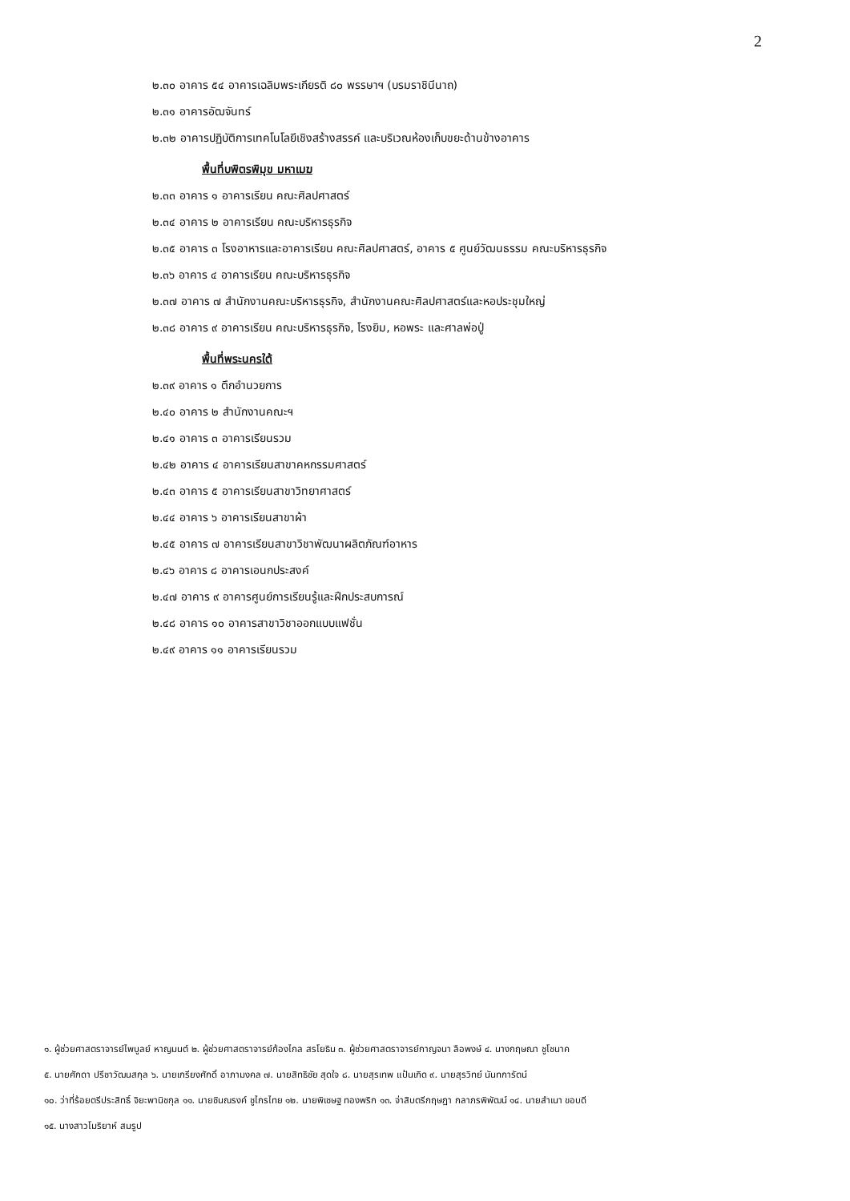2
๒.๓๐ อาคาร ๕๔ อาคารเฉลิมพระเกียรติ ๘๐ พรรษาฯ (บรมราชินีนาถ)
๒.๓๑ อาคารอัฒจันทร์
๒.๓๒ อาคารปฏิบัติการเทคโนโลยีเชิงสร้างสรรค์ และบริเวณห้องเก็บขยะด้านข้างอาคาร
พื้นที่บพิตรพิมุข มหาเมฆ
๒.๓๓ อาคาร ๑ อาคารเรียน คณะศิลปศาสตร์
๒.๓๔ อาคาร ๒ อาคารเรียน คณะบริหารธุรกิจ
๒.๓๕ อาคาร ๓ โรงอาหารและอาคารเรียน คณะศิลปศาสตร์, อาคาร ๕ ศูนย์วัฒนธรรม คณะบริหารธุรกิจ
๒.๓๖ อาคาร ๔ อาคารเรียน คณะบริหารธุรกิจ
๒.๓๗ อาคาร ๗ สำนักงานคณะบริหารธุรกิจ, สำนักงานคณะศิลปศาสตร์และหอประชุมใหญ่
๒.๓๘ อาคาร ๙ อาคารเรียน คณะบริหารธุรกิจ, โรงยิม, หอพระ และศาลพ่อปู่
พื้นที่พระนครใต้
๒.๓๙ อาคาร ๑ ตึกอำนวยการ
๒.๔๐ อาคาร ๒ สำนักงานคณะฯ
๒.๔๑ อาคาร ๓ อาคารเรียนรวม
๒.๔๒ อาคาร ๔ อาคารเรียนสาขาคหกรรมศาสตร์
๒.๔๓ อาคาร ๕ อาคารเรียนสาขาวิทยาศาสตร์
๒.๔๔ อาคาร ๖ อาคารเรียนสาขาผ้า
๒.๔๕ อาคาร ๗ อาคารเรียนสาขาวิชาพัฒนาผลิตภัณฑ์อาหาร
๒.๔๖ อาคาร ๘ อาคารเอนกประสงค์
๒.๔๗ อาคาร ๙ อาคารศูนย์การเรียนรู้และฝึกประสบการณ์
๒.๔๘ อาคาร ๑๐ อาคารสาขาวิชาออกแบบแฟชั่น
๒.๔๙ อาคาร ๑๑ อาคารเรียนรวม
๑. ผู้ช่วยศาสตราจารย์ไพบูลย์ หาญมนต์ ๒. ผู้ช่วยศาสตราจารย์ก้องไกล สรโยธิน ๓. ผู้ช่วยศาสตราจารย์กาญจนา ลือพงษ์ ๔. นางกฤษณา ชูโชนาค
๕. นายศักดา ปรีชาวัฒนสกุล ๖. นายเกรียงศักดิ์ อาภามงคล ๗. นายสิทธิชัย สุดใจ ๘. นายสุรเทพ แป้นเกิด ๙. นายสุรวิทย์ นันทการัตน์
๑๐. ว่าที่ร้อยตรีประสิทธิ์ จิยะพานิชกุล ๑๑. นายชินณรงค์ ชูไกรไทย ๑๒. นายพิเชษฐ ทองพริก ๑๓. จ่าสิบตรีกฤษฎา กลาภรพิพัฒน์ ๑๔. นายสำเนา ขอบดี
๑๕. นางสาวโมริยาห์ สมรูป